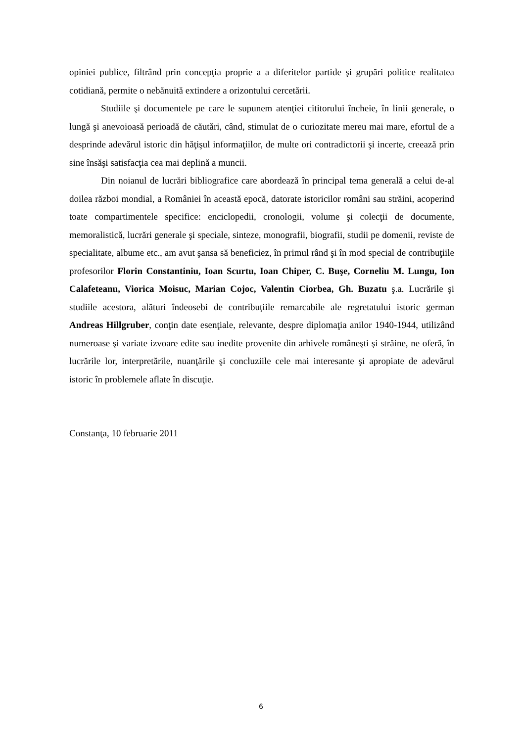opiniei publice, filtrând prin concepţia proprie a a diferitelor partide şi grupări politice realitatea cotidiană, permite o nebănuită extindere a orizontului cercetării.
Studiile şi documentele pe care le supunem atenţiei cititorului încheie, în linii generale, o lungă şi anevoioasă perioadă de căutări, când, stimulat de o curiozitate mereu mai mare, efortul de a desprinde adevărul istoric din hăţişul informaţiilor, de multe ori contradictorii şi incerte, creează prin sine însăşi satisfacţia cea mai deplină a muncii.
Din noianul de lucrări bibliografice care abordează în principal tema generală a celui de-al doilea război mondial, a României în această epocă, datorate istoricilor români sau străini, acoperind toate compartimentele specifice: enciclopedii, cronologii, volume şi colecţii de documente, memoralistică, lucrări generale şi speciale, sinteze, monografii, biografii, studii pe domenii, reviste de specialitate, albume etc., am avut şansa să beneficiez, în primul rând şi în mod special de contribuţiile profesorilor Florin Constantiniu, Ioan Scurtu, Ioan Chiper, C. Buşe, Corneliu M. Lungu, Ion Calafeteanu, Viorica Moisuc, Marian Cojoc, Valentin Ciorbea, Gh. Buzatu ş.a. Lucrările şi studiile acestora, alături îndeosebi de contribuţiile remarcabile ale regretatului istoric german Andreas Hillgruber, conţin date esenţiale, relevante, despre diplomaţia anilor 1940-1944, utilizând numeroase şi variate izvoare edite sau inedite provenite din arhivele româneşti şi străine, ne oferă, în lucrările lor, interpretările, nuanţările şi concluziile cele mai interesante şi apropiate de adevărul istoric în problemele aflate în discuţie.
Constanţa, 10 februarie 2011
6